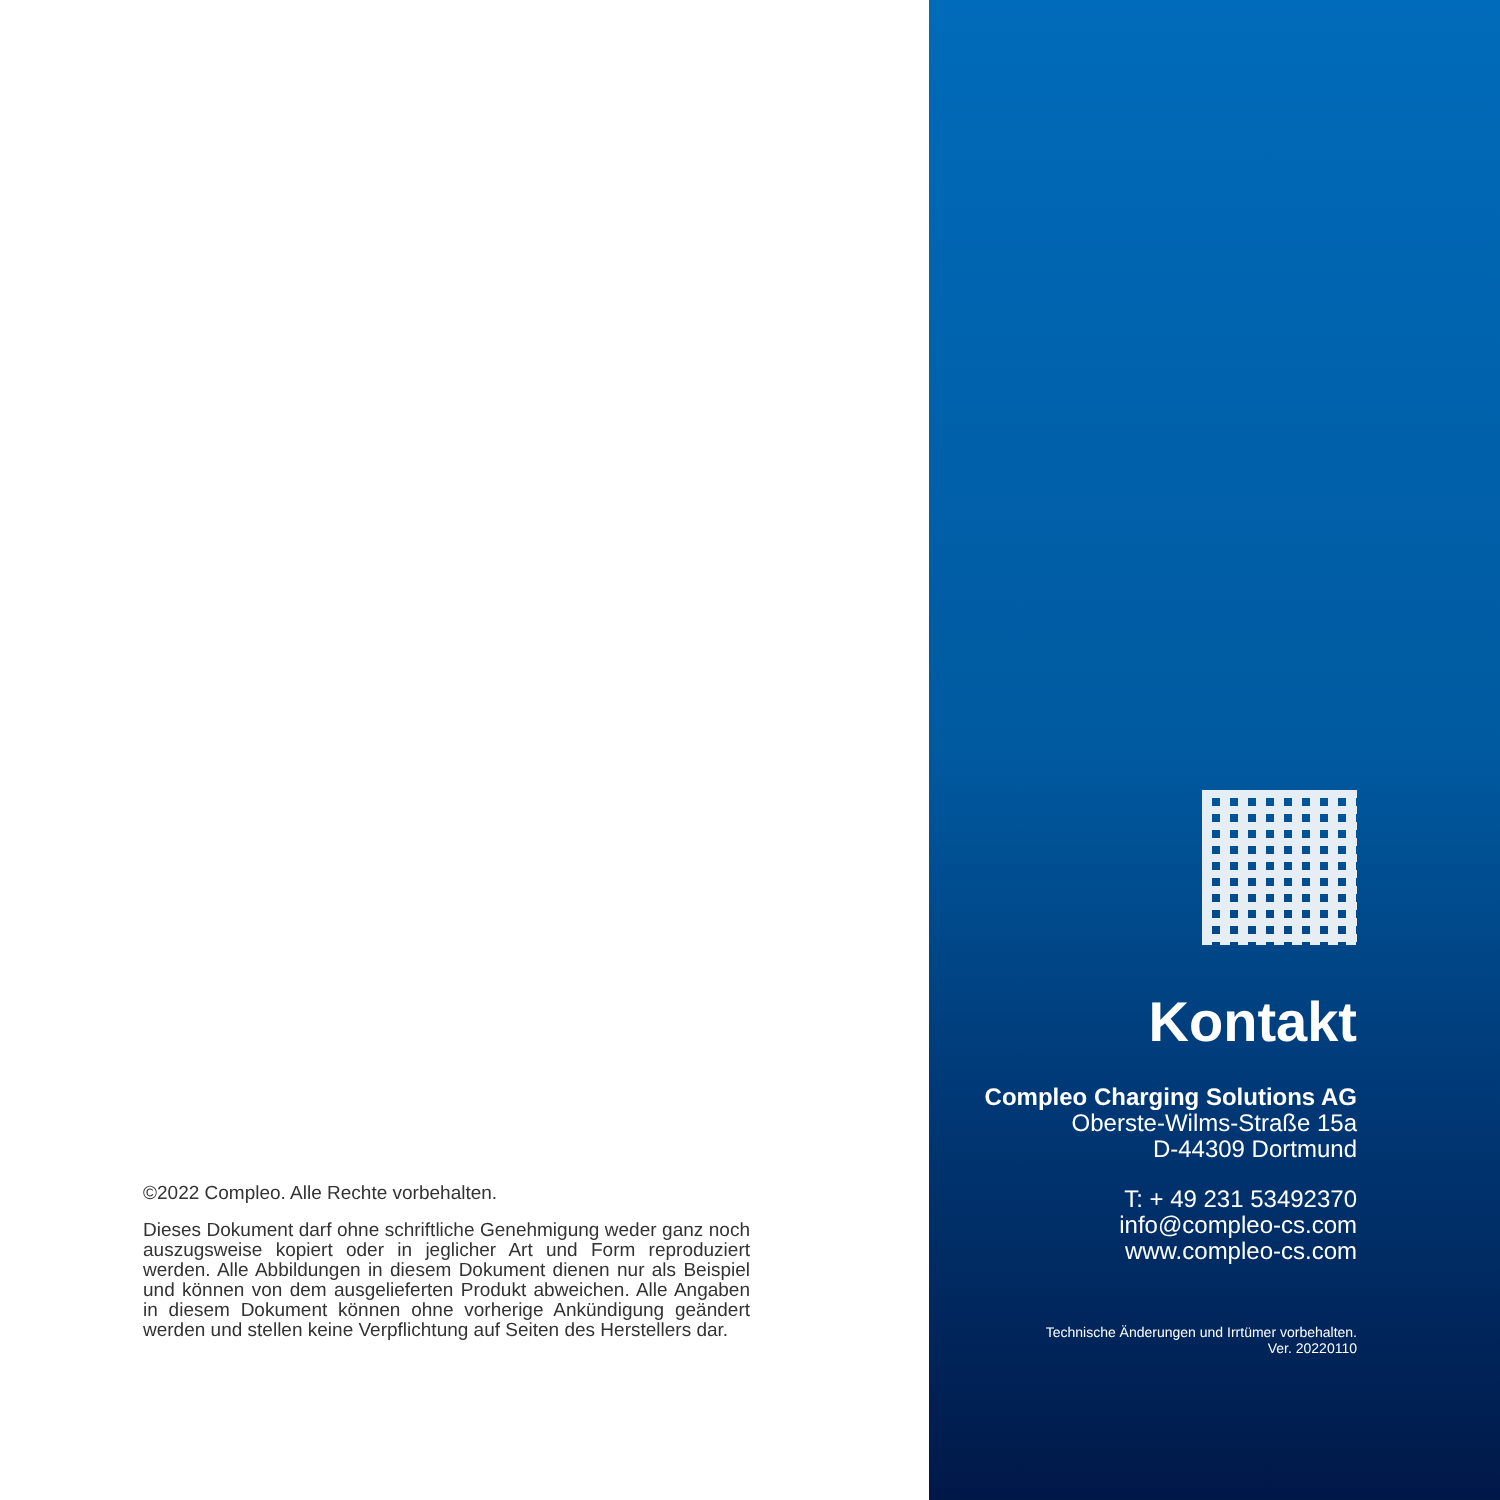©2022 Compleo. Alle Rechte vorbehalten.
Dieses Dokument darf ohne schriftliche Genehmigung weder ganz noch auszugsweise kopiert oder in jeglicher Art und Form reproduziert werden. Alle Abbildungen in diesem Dokument dienen nur als Beispiel und können von dem ausgelieferten Produkt abweichen. Alle Angaben in diesem Dokument können ohne vorherige Ankündigung geändert werden und stellen keine Verpflichtung auf Seiten des Herstellers dar.
Kontakt
Compleo Charging Solutions AG
Oberste-Wilms-Straße 15a
D-44309 Dortmund
T: + 49 231 53492370
info@compleo-cs.com
www.compleo-cs.com
Technische Änderungen und Irrtümer vorbehalten.
Ver. 20220110